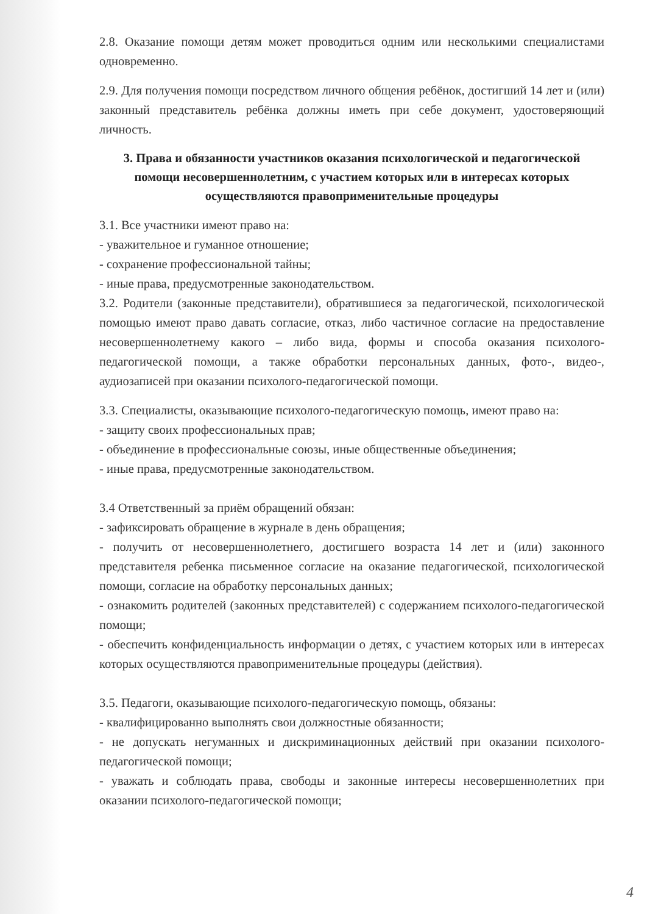2.8. Оказание помощи детям может проводиться одним или несколькими специалистами одновременно.
2.9. Для получения помощи посредством личного общения ребёнок, достигший 14 лет и (или) законный представитель ребёнка должны иметь при себе документ, удостоверяющий личность.
3. Права и обязанности участников оказания психологической и педагогической помощи несовершеннолетним, с участием которых или в интересах которых осуществляются правоприменительные процедуры
3.1. Все участники имеют право на:
- уважительное и гуманное отношение;
- сохранение профессиональной тайны;
- иные права, предусмотренные законодательством.
3.2. Родители (законные представители), обратившиеся за педагогической, психологической помощью имеют право давать согласие, отказ, либо частичное согласие на предоставление несовершеннолетнему какого – либо вида, формы и способа оказания психолого-педагогической помощи, а также обработки персональных данных, фото-, видео-, аудиозаписей при оказании психолого-педагогической помощи.
3.3. Специалисты, оказывающие психолого-педагогическую помощь, имеют право на:
- защиту своих профессиональных прав;
- объединение в профессиональные союзы, иные общественные объединения;
- иные права, предусмотренные законодательством.
3.4 Ответственный за приём обращений обязан:
- зафиксировать обращение в журнале в день обращения;
- получить от несовершеннолетнего, достигшего возраста 14 лет и (или) законного представителя ребенка письменное согласие на оказание педагогической, психологической помощи, согласие на обработку персональных данных;
- ознакомить родителей (законных представителей) с содержанием психолого-педагогической помощи;
- обеспечить конфиденциальность информации о детях, с участием которых или в интересах которых осуществляются правоприменительные процедуры (действия).
3.5. Педагоги, оказывающие психолого-педагогическую помощь, обязаны:
- квалифицированно выполнять свои должностные обязанности;
- не допускать негуманных и дискриминационных действий при оказании психолого-педагогической помощи;
- уважать и соблюдать права, свободы и законные интересы несовершеннолетних при оказании психолого-педагогической помощи;
4